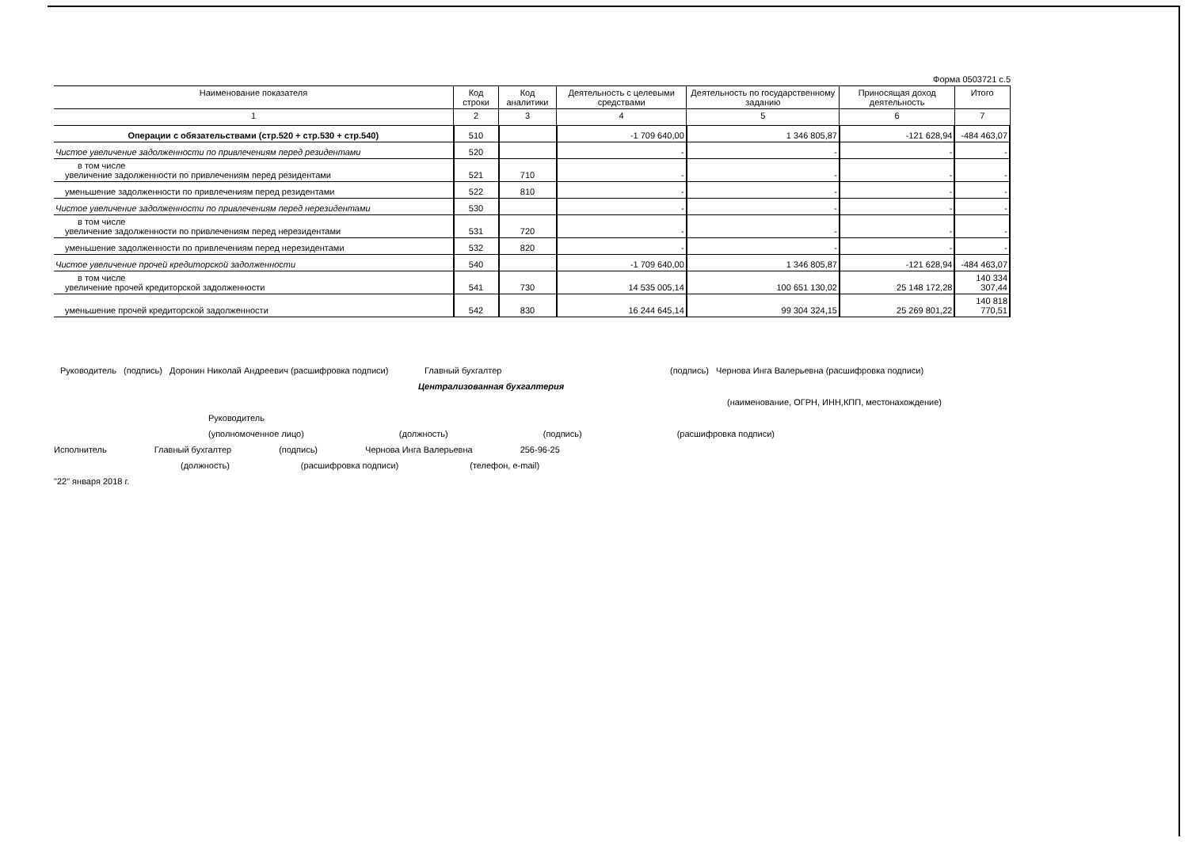Форма 0503721 с.5
| Наименование показателя | Код строки | Код аналитики | Деятельность с целевыми средствами | Деятельность по государственному заданию | Приносящая доход деятельность | Итого |
| --- | --- | --- | --- | --- | --- | --- |
| 1 | 2 | 3 | 4 | 5 | 6 | 7 |
| Операции с обязательствами (стр.520 + стр.530 + стр.540) | 510 | | -1 709 640,00 | 1 346 805,87 | -121 628,94 | -484 463,07 |
| Чистое увеличение задолженности по привлечениям перед резидентами | 520 | | - | - | - | - |
| в том числе увеличение задолженности по привлечениям перед резидентами | 521 | 710 | - | - | - | - |
| уменьшение задолженности по привлечениям перед резидентами | 522 | 810 | - | - | - | - |
| Чистое увеличение задолженности по привлечениям перед нерезидентами | 530 | | - | - | - | - |
| в том числе увеличение задолженности по привлечениям перед нерезидентами | 531 | 720 | - | - | - | - |
| уменьшение задолженности по привлечениям перед нерезидентами | 532 | 820 | - | - | - | - |
| Чистое увеличение прочей кредиторской задолженности | 540 | | -1 709 640,00 | 1 346 805,87 | -121 628,94 | -484 463,07 |
| в том числе увеличение прочей кредиторской задолженности | 541 | 730 | 14 535 005,14 | 100 651 130,02 | 25 148 172,28 | 140 334 307,44 |
| уменьшение прочей кредиторской задолженности | 542 | 830 | 16 244 645,14 | 99 304 324,15 | 25 269 801,22 | 140 818 770,51 |
Руководитель (подпись) Доронин Николай Андреевич (расшифровка подписи) Главный бухгалтер (подпись) Чернова Инга Валерьевна (расшифровка подписи)
Централизованная бухгалтерия
(наименование, ОГРН, ИНН,КПП, местонахождение)
Руководитель
(уполномоченное лицо) (должность) (подпись) (расшифровка подписи)
Исполнитель Главный бухгалтер (подпись) Чернова Инга Валерьевна 256-96-25
(должность) (расшифровка подписи) (телефон, e-mail)
"22" января 2018 г.